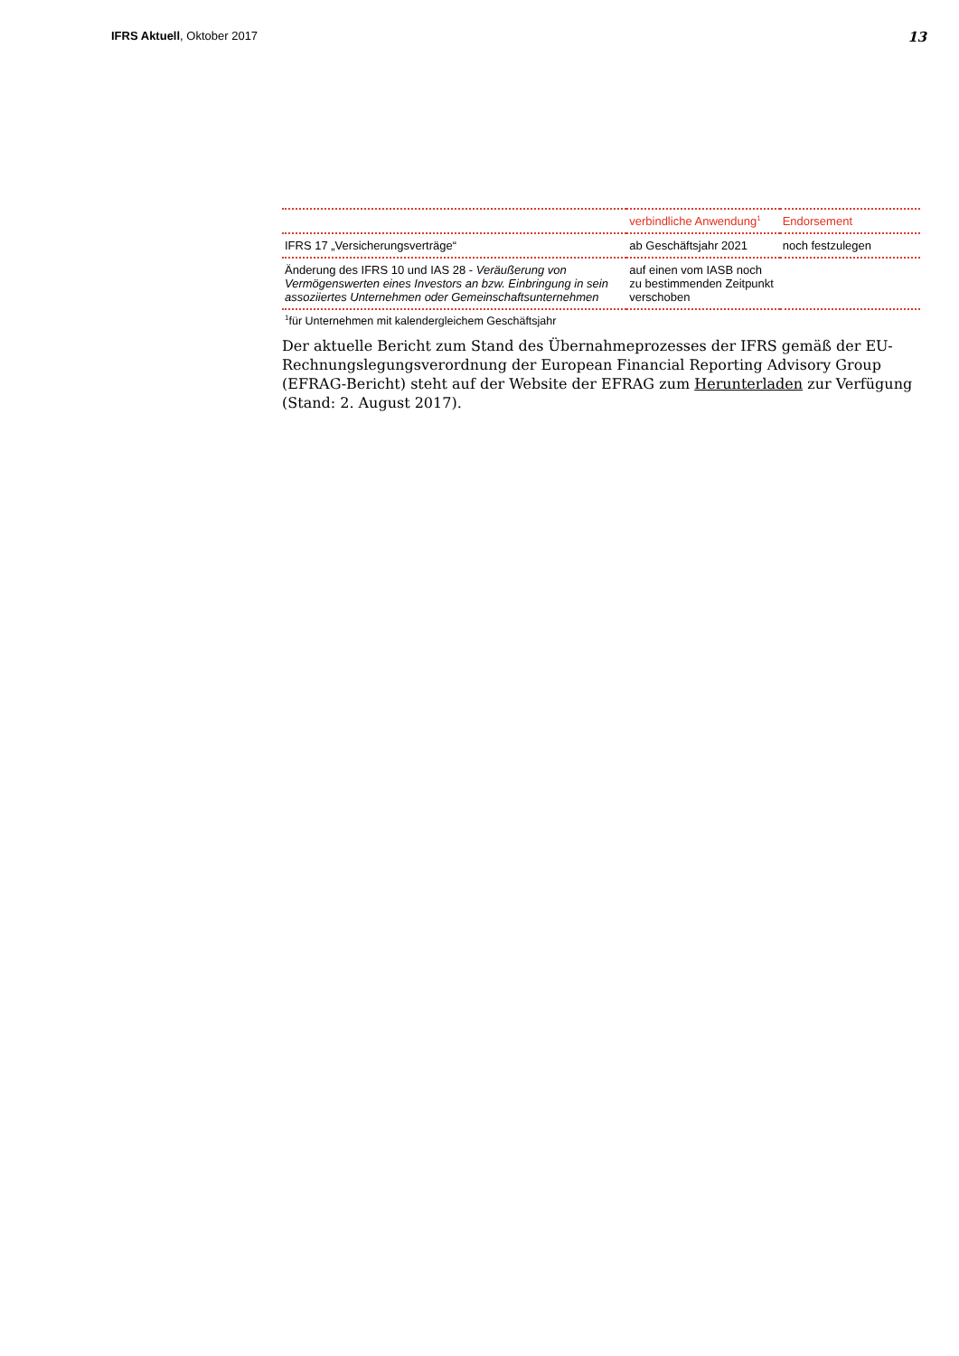IFRS Aktuell, Oktober 2017
13
| | verbindliche Anwendung<sup>1</sup> | Endorsement |
| --- | --- | --- |
| IFRS 17 „Versicherungsverträge“ | ab Geschäftsjahr 2021 | noch festzulegen |
| Änderung des IFRS 10 und IAS 28 - Veräußerung von Vermögenswerten eines Investors an bzw. Einbringung in sein assoziiertes Unternehmen oder Gemeinschaftsunternehmen | auf einen vom IASB noch zu bestimmenden Zeitpunkt verschoben | |
<sup>1</sup> für Unternehmen mit kalendergleichem Geschäftsjahr
Der aktuelle Bericht zum Stand des Übernahmeprozesses der IFRS gemäß der EU-Rechnungslegungsverordnung der European Financial Reporting Advisory Group (EFRAG-Bericht) steht auf der Website der EFRAG zum Herunterladen zur Verfügung (Stand: 2. August 2017).